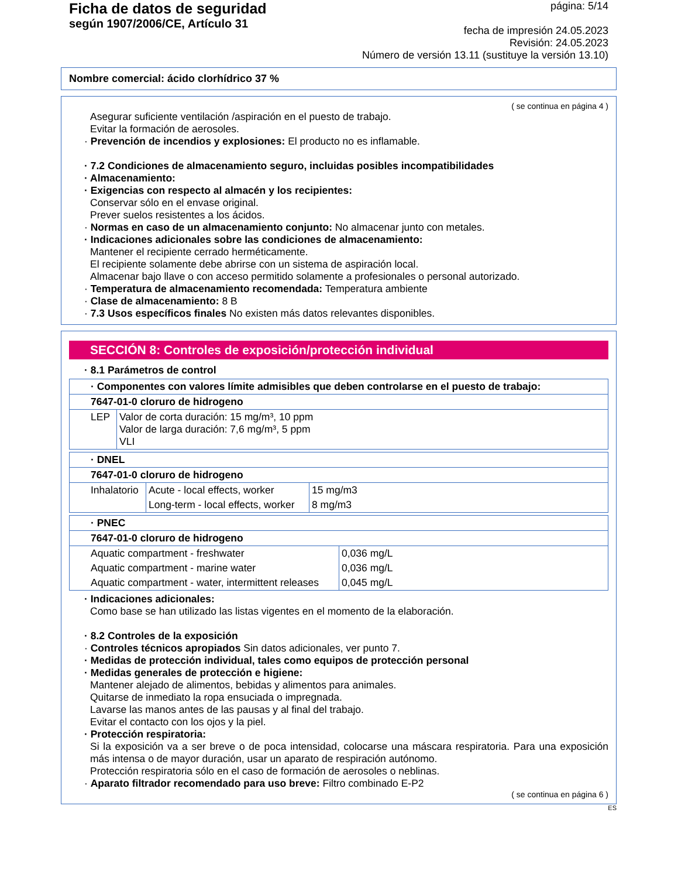Ficha de datos de seguridad
según 1907/2006/CE, Artículo 31
página: 5/14
fecha de impresión 24.05.2023
Revisión: 24.05.2023
Número de versión 13.11 (sustituye la versión 13.10)
Nombre comercial: ácido clorhídrico 37 %
( se continua en página 4 )
Asegurar suficiente ventilación /aspiración en el puesto de trabajo.
Evitar la formación de aerosoles.
· Prevención de incendios y explosiones: El producto no es inflamable.
· 7.2 Condiciones de almacenamiento seguro, incluidas posibles incompatibilidades
· Almacenamiento:
· Exigencias con respecto al almacén y los recipientes:
Conservar sólo en el envase original.
Prever suelos resistentes a los ácidos.
· Normas en caso de un almacenamiento conjunto: No almacenar junto con metales.
· Indicaciones adicionales sobre las condiciones de almacenamiento:
Mantener el recipiente cerrado herméticamente.
El recipiente solamente debe abrirse con un sistema de aspiración local.
Almacenar bajo llave o con acceso permitido solamente a profesionales o personal autorizado.
· Temperatura de almacenamiento recomendada: Temperatura ambiente
· Clase de almacenamiento: 8 B
· 7.3 Usos específicos finales No existen más datos relevantes disponibles.
SECCIÓN 8: Controles de exposición/protección individual
· 8.1 Parámetros de control
| · Componentes con valores límite admisibles que deben controlarse en el puesto de trabajo: | |
| 7647-01-0 cloruro de hidrogeno | |
| LEP | Valor de corta duración: 15 mg/m³, 10 ppm Valor de larga duración: 7,6 mg/m³, 5 ppm VLI |
| · DNEL | | |
| 7647-01-0 cloruro de hidrogeno | | |
| Inhalatorio | Acute - local effects, worker | 15 mg/m3 |
| | Long-term - local effects, worker | 8 mg/m3 |
| · PNEC | |
| 7647-01-0 cloruro de hidrogeno | |
| Aquatic compartment - freshwater | 0,036 mg/L |
| Aquatic compartment - marine water | 0,036 mg/L |
| Aquatic compartment - water, intermittent releases | 0,045 mg/L |
· Indicaciones adicionales:
Como base se han utilizado las listas vigentes en el momento de la elaboración.
· 8.2 Controles de la exposición
· Controles técnicos apropiados Sin datos adicionales, ver punto 7.
· Medidas de protección individual, tales como equipos de protección personal
· Medidas generales de protección e higiene:
Mantener alejado de alimentos, bebidas y alimentos para animales.
Quitarse de inmediato la ropa ensuciada o impregnada.
Lavarse las manos antes de las pausas y al final del trabajo.
Evitar el contacto con los ojos y la piel.
· Protección respiratoria:
Si la exposición va a ser breve o de poca intensidad, colocarse una máscara respiratoria. Para una exposición más intensa o de mayor duración, usar un aparato de respiración autónomo.
Protección respiratoria sólo en el caso de formación de aerosoles o neblinas.
· Aparato filtrador recomendado para uso breve: Filtro combinado E-P2
( se continua en página 6 )
ES